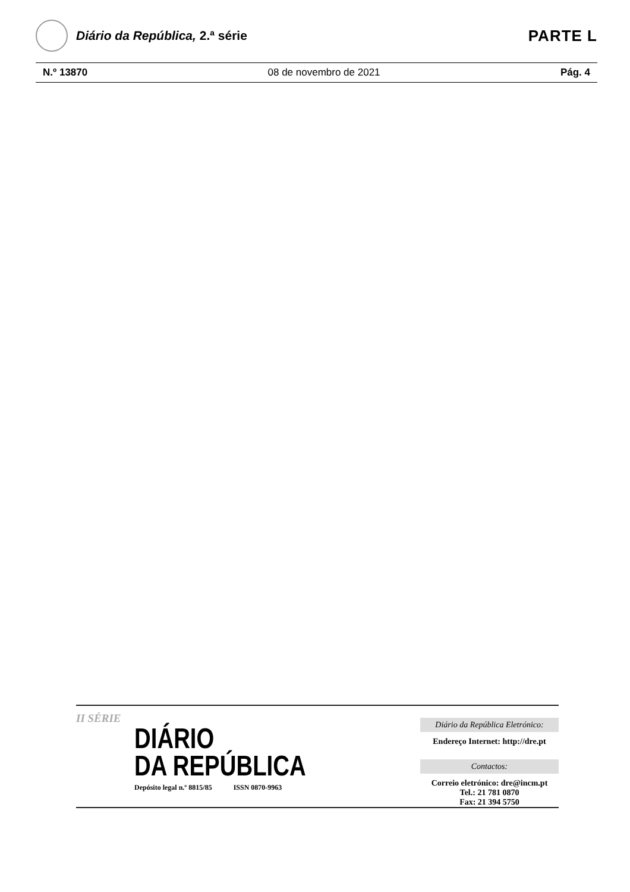Diário da República, 2.ª série
PARTE L
N.º 13870 08 de novembro de 2021 Pág. 4
II SÉRIE
DIÁRIO
DA REPÚBLICA
Depósito legal n.º 8815/85 ISSN 0870-9963
Diário da República Eletrónico:
Endereço Internet: http://dre.pt
Contactos:
Correio eletrónico: dre@incm.pt
Tel.: 21 781 0870
Fax: 21 394 5750